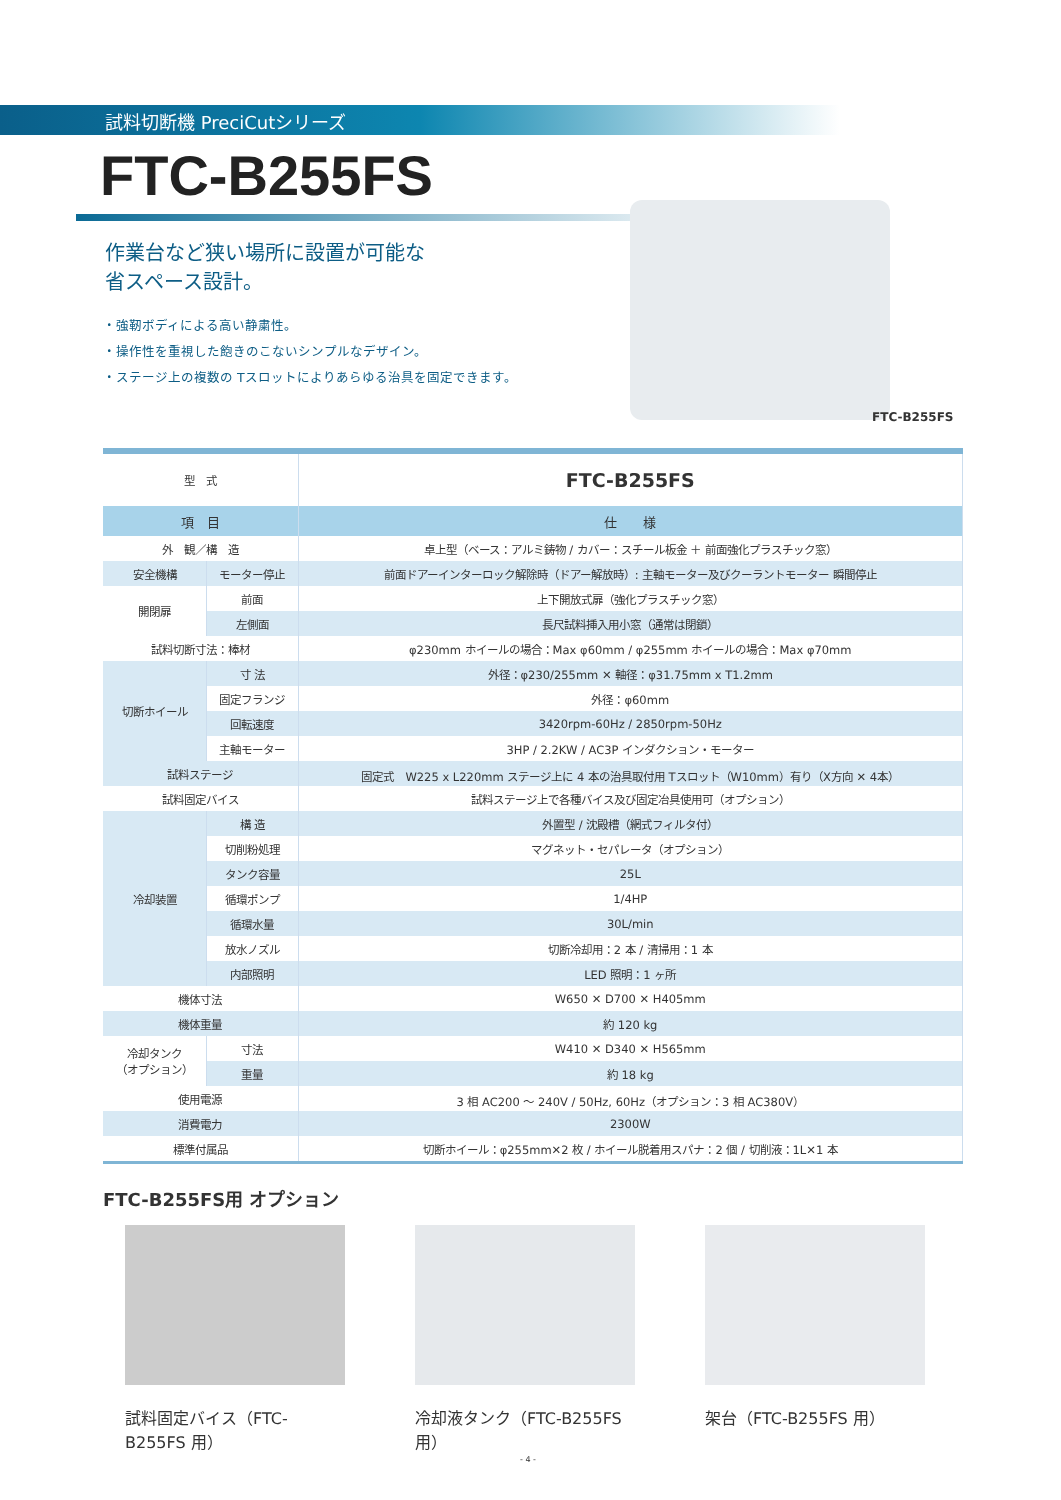試料切断機 PreciCutシリーズ
FTC-B255FS
作業台など狭い場所に設置が可能な
省スペース設計。
・強靭ボディによる高い静粛性。
・操作性を重視した飽きのこないシンプルなデザイン。
・ステージ上の複数の Tスロットによりあらゆる治具を固定できます。
FTC-B255FS
| 型 式 | | FTC-B255FS |
| 項 目 | | 仕 様 |
| 外 観／構 造 | | 卓上型（ベース：アルミ鋳物 / カバー：スチール板金 ＋ 前面強化プラスチック窓） |
| 安全機構 | モーター停止 | 前面ドアーインターロック解除時（ドアー解放時）: 主軸モーター及びクーラントモーター 瞬間停止 |
| 開閉扉 | 前面 | 上下開放式扉（強化プラスチック窓） |
| | 左側面 | 長尺試料挿入用小窓（通常は閉鎖） |
| 試料切断寸法：棒材 | | φ230mm ホイールの場合：Max φ60mm / φ255mm ホイールの場合：Max φ70mm |
| 切断ホイール | 寸 法 | 外径：φ230/255mm ✕ 軸径：φ31.75mm x T1.2mm |
| | 固定フランジ | 外径：φ60mm |
| | 回転速度 | 3420rpm-60Hz / 2850rpm-50Hz |
| | 主軸モーター | 3HP / 2.2KW / AC3P インダクション・モーター |
| 試料ステージ | | 固定式 W225 x L220mm ステージ上に 4 本の治具取付用 Tスロット（W10mm）有り（X方向 ✕ 4本） |
| 試料固定バイス | | 試料ステージ上で各種バイス及び固定冶具使用可（オプション） |
| 冷却装置 | 構 造 | 外置型 / 沈殿槽（網式フィルタ付） |
| | 切削粉処理 | マグネット・セパレータ（オプション） |
| | タンク容量 | 25L |
| | 循環ポンプ | 1/4HP |
| | 循環水量 | 30L/min |
| | 放水ノズル | 切断冷却用：2 本 / 清掃用：1 本 |
| | 内部照明 | LED 照明：1 ヶ所 |
| 機体寸法 | | W650 ✕ D700 ✕ H405mm |
| 機体重量 | | 約 120 kg |
| 冷却タンク （オプション） | 寸法 | W410 ✕ D340 ✕ H565mm |
| | 重量 | 約 18 kg |
| 使用電源 | | 3 相 AC200 ～ 240V / 50Hz, 60Hz（オプション：3 相 AC380V） |
| 消費電力 | | 2300W |
| 標準付属品 | | 切断ホイール：φ255mm✕2 枚 / ホイール脱着用スパナ：2 個 / 切削液：1L✕1 本 |
FTC-B255FS用 オプション
試料固定バイス（FTC-B255FS 用）
冷却液タンク（FTC-B255FS 用）
架台（FTC-B255FS 用）
- 4 -